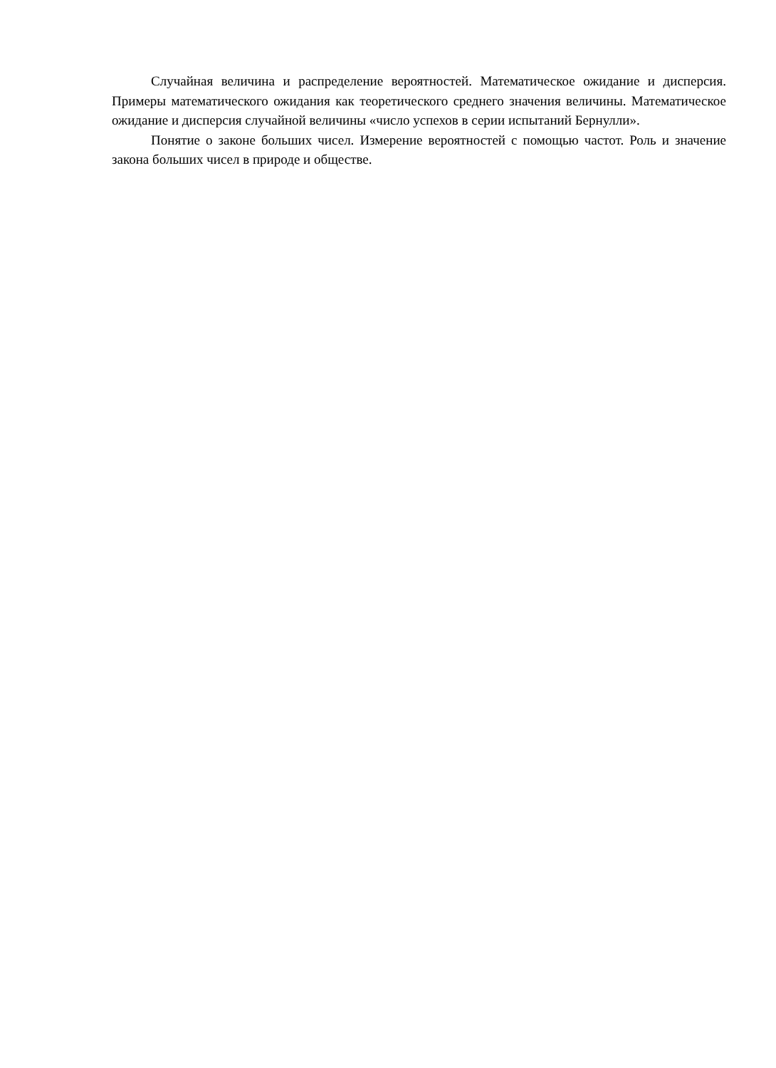Случайная величина и распределение вероятностей. Математическое ожидание и дисперсия. Примеры математического ожидания как теоретического среднего значения величины. Математическое ожидание и дисперсия случайной величины «число успехов в серии испытаний Бернулли».
Понятие о законе больших чисел. Измерение вероятностей с помощью частот. Роль и значение закона больших чисел в природе и обществе.